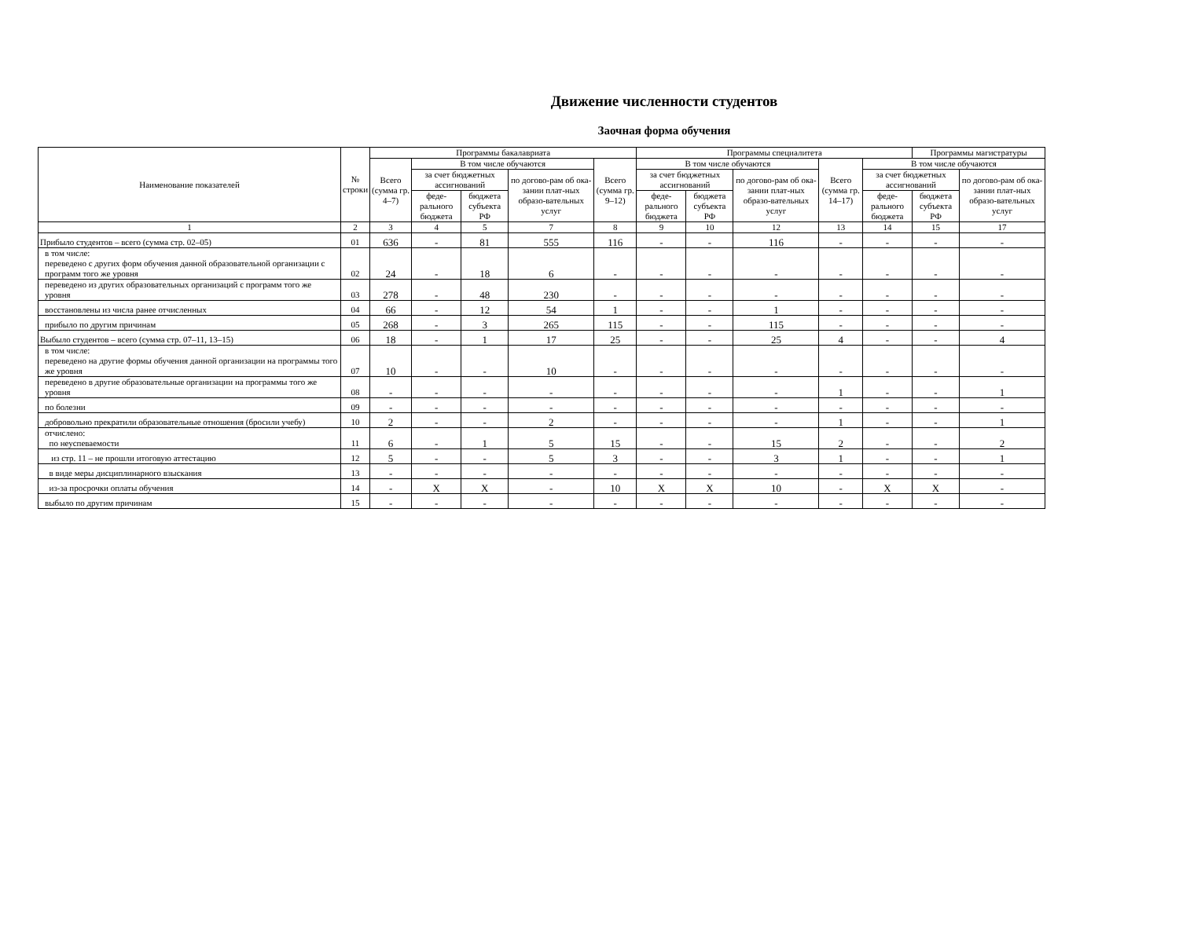Движение численности студентов
Заочная форма обучения
| Наименование показателей | № строки | Программы бакалавриата | | | | | Программы специалитета | | | | | Программы магистратуры | |
| --- | --- | --- | --- | --- | --- | --- | --- | --- | --- | --- | --- | --- | --- |
| | | Всего (сумма гр. 4–7) | В том числе обучаются | | | Всего (сумма гр. 9–12) | В том числе обучаются | | | Всего (сумма гр. 14–17) | В том числе обучаются | | |
| | | | за счет бюджетных ассигнований | | по догово-рам об ока-зании плат-ных образо-вательных услуг | | за счет бюджетных ассигнований | | по догово-рам об ока-зании плат-ных образо-вательных услуг | | за счет бюджетных ассигнований | | по догово-рам об ока-зании плат-ных образо-вательных услуг |
| | | | феде-рального бюджета | бюджета субъекта РФ | | | феде-рального бюджета | бюджета субъекта РФ | | | феде-рального бюджета | бюджета субъекта РФ | |
| 1 | 2 | 3 | 4 | 5 | 7 | 8 | 9 | 10 | 12 | 13 | 14 | 15 | 17 |
| Прибыло студентов – всего (сумма стр. 02–05) | 01 | 636 | - | 81 | 555 | 116 | - | - | 116 | - | - | - | - |
| в том числе: переведено с других форм обучения данной образовательной организации с программ того же уровня | 02 | 24 | - | 18 | 6 | - | - | - | - | - | - | - | - |
| переведено из других образовательных организаций с программ того же уровня | 03 | 278 | - | 48 | 230 | - | - | - | - | - | - | - | - |
| восстановлены из числа ранее отчисленных | 04 | 66 | - | 12 | 54 | 1 | - | - | 1 | - | - | - | - |
| прибыло по другим причинам | 05 | 268 | - | 3 | 265 | 115 | - | - | 115 | - | - | - | - |
| Выбыло студентов – всего (сумма стр. 07–11, 13–15) | 06 | 18 | - | 1 | 17 | 25 | - | - | 25 | 4 | - | - | 4 |
| в том числе: переведено на другие формы обучения данной организации на программы того же уровня | 07 | 10 | - | - | 10 | - | - | - | - | - | - | - | - |
| переведено в другие образовательные организации на программы того же уровня | 08 | - | - | - | - | - | - | - | - | 1 | - | - | 1 |
| по болезни | 09 | - | - | - | - | - | - | - | - | - | - | - | - |
| добровольно прекратили образовательные отношения (бросили учебу) | 10 | 2 | - | - | 2 | - | - | - | - | 1 | - | - | 1 |
| отчислено: по неуспеваемости | 11 | 6 | - | 1 | 5 | 15 | - | - | 15 | 2 | - | - | 2 |
| из стр. 11 – не прошли итоговую аттестацию | 12 | 5 | - | - | 5 | 3 | - | - | 3 | 1 | - | - | 1 |
| в виде меры дисциплинарного взыскания | 13 | - | - | - | - | - | - | - | - | - | - | - | - |
| из-за просрочки оплаты обучения | 14 | - | X | X | - | 10 | X | X | 10 | - | X | X | - |
| выбыло по другим причинам | 15 | - | - | - | - | - | - | - | - | - | - | - | - |